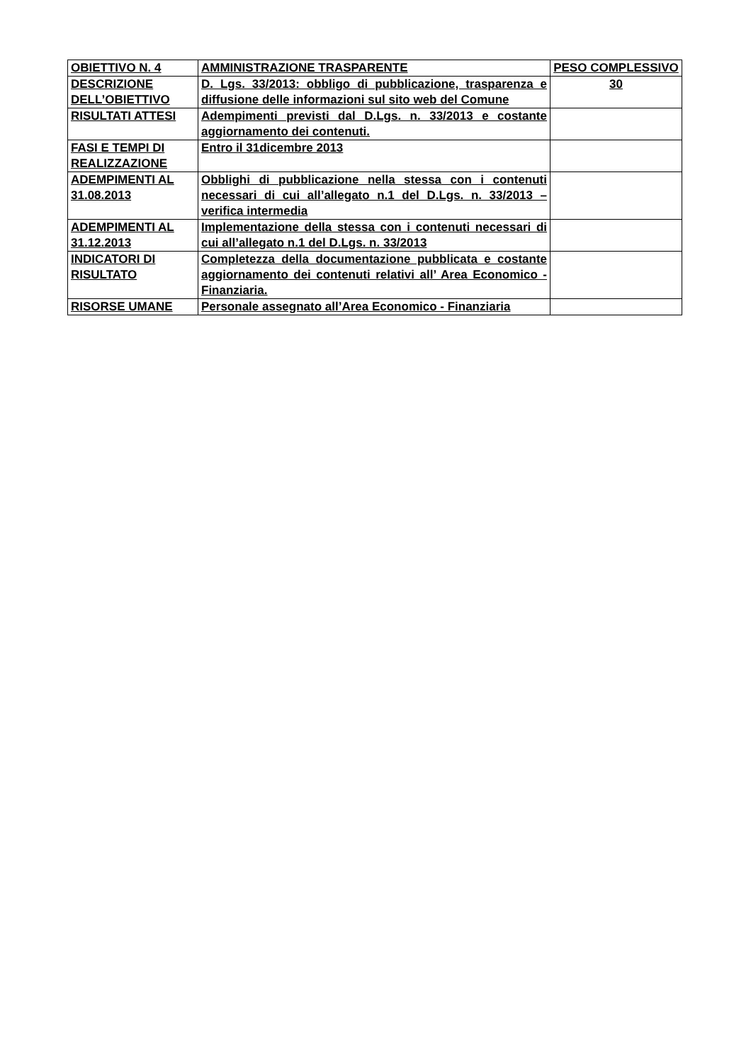| OBIETTIVO N. 4 | AMMINISTRAZIONE TRASPARENTE | PESO COMPLESSIVO |
| DESCRIZIONE DELL’OBIETTIVO | D. Lgs. 33/2013: obbligo di pubblicazione, trasparenza e diffusione delle informazioni sul sito web del Comune | 30 |
| RISULTATI ATTESI | Adempimenti previsti dal D.Lgs. n. 33/2013 e costante aggiornamento dei contenuti. | |
| FASI E TEMPI DI REALIZZAZIONE | Entro il 31dicembre 2013 | |
| ADEMPIMENTI AL 31.08.2013 | Obblighi di pubblicazione nella stessa con i contenuti necessari di cui all’allegato n.1 del D.Lgs. n. 33/2013 – verifica intermedia | |
| ADEMPIMENTI AL 31.12.2013 | Implementazione della stessa con i contenuti necessari di cui all’allegato n.1 del D.Lgs. n. 33/2013 | |
| INDICATORI DI RISULTATO | Completezza della documentazione pubblicata e costante aggiornamento dei contenuti relativi all’ Area Economico - Finanziaria. | |
| RISORSE UMANE | Personale assegnato all’Area Economico - Finanziaria | |